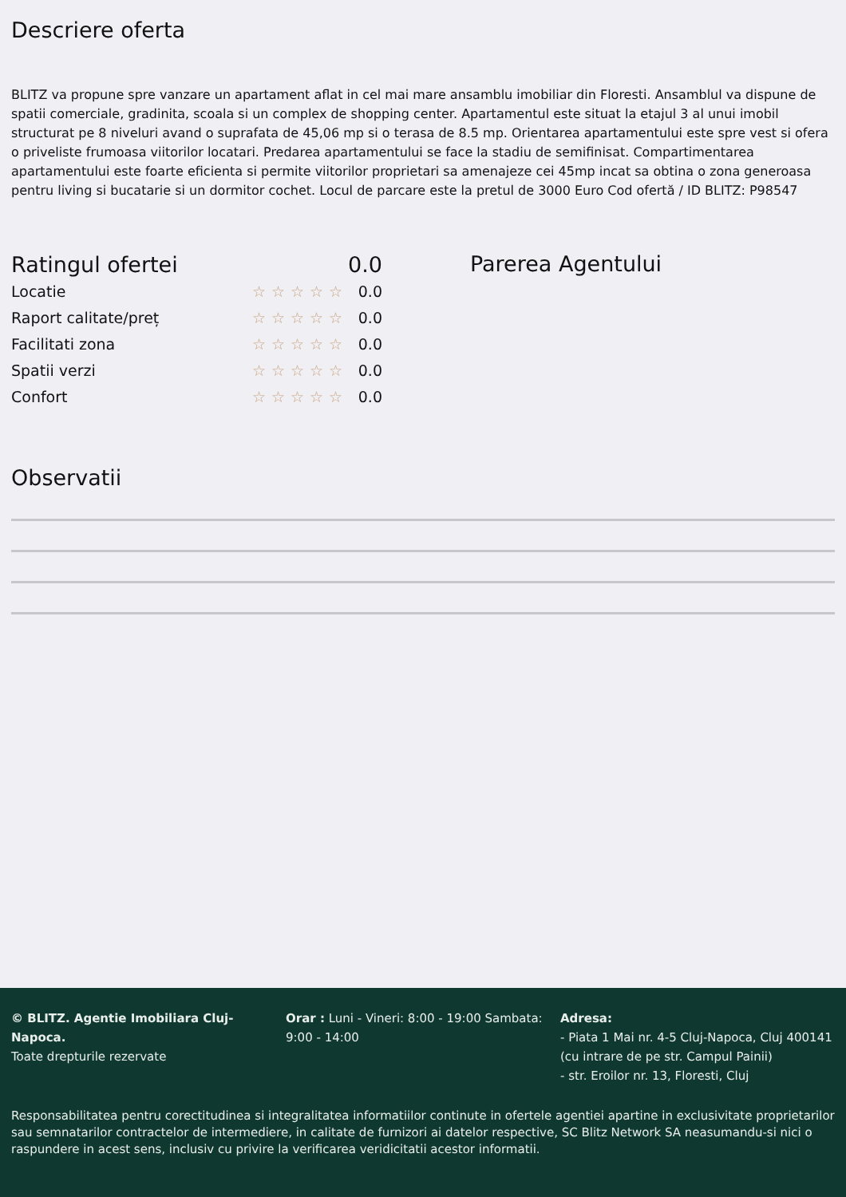Descriere oferta
BLITZ va propune spre vanzare un apartament aflat in cel mai mare ansamblu imobiliar din Floresti. Ansamblul va dispune de spatii comerciale, gradinita, scoala si un complex de shopping center. Apartamentul este situat la etajul 3 al unui imobil structurat pe 8 niveluri avand o suprafata de 45,06 mp si o terasa de 8.5 mp. Orientarea apartamentului este spre vest si ofera o priveliste frumoasa viitorilor locatari. Predarea apartamentului se face la stadiu de semifinisat. Compartimentarea apartamentului este foarte eficienta si permite viitorilor proprietari sa amenajeze cei 45mp incat sa obtina o zona generoasa pentru living si bucatarie si un dormitor cochet. Locul de parcare este la pretul de 3000 Euro Cod ofertă / ID BLITZ: P98547
| Ratingul ofertei | | 0.0 |
| Locatie | ☆☆☆☆☆ | 0.0 |
| Raport calitate/preț | ☆☆☆☆☆ | 0.0 |
| Facilitati zona | ☆☆☆☆☆ | 0.0 |
| Spatii verzi | ☆☆☆☆☆ | 0.0 |
| Confort | ☆☆☆☆☆ | 0.0 |
Parerea Agentului
Observatii
© BLITZ. Agentie Imobiliara Cluj-Napoca.
Toate drepturile rezervate
Orar : Luni - Vineri: 8:00 - 19:00 Sambata: 9:00 - 14:00
Adresa:
- Piata 1 Mai nr. 4-5 Cluj-Napoca, Cluj 400141 (cu intrare de pe str. Campul Painii)
- str. Eroilor nr. 13, Floresti, Cluj
Responsabilitatea pentru corectitudinea si integralitatea informatiilor continute in ofertele agentiei apartine in exclusivitate proprietarilor sau semnatarilor contractelor de intermediere, in calitate de furnizori ai datelor respective, SC Blitz Network SA neasumandu-si nici o raspundere in acest sens, inclusiv cu privire la verificarea veridicitatii acestor informatii.